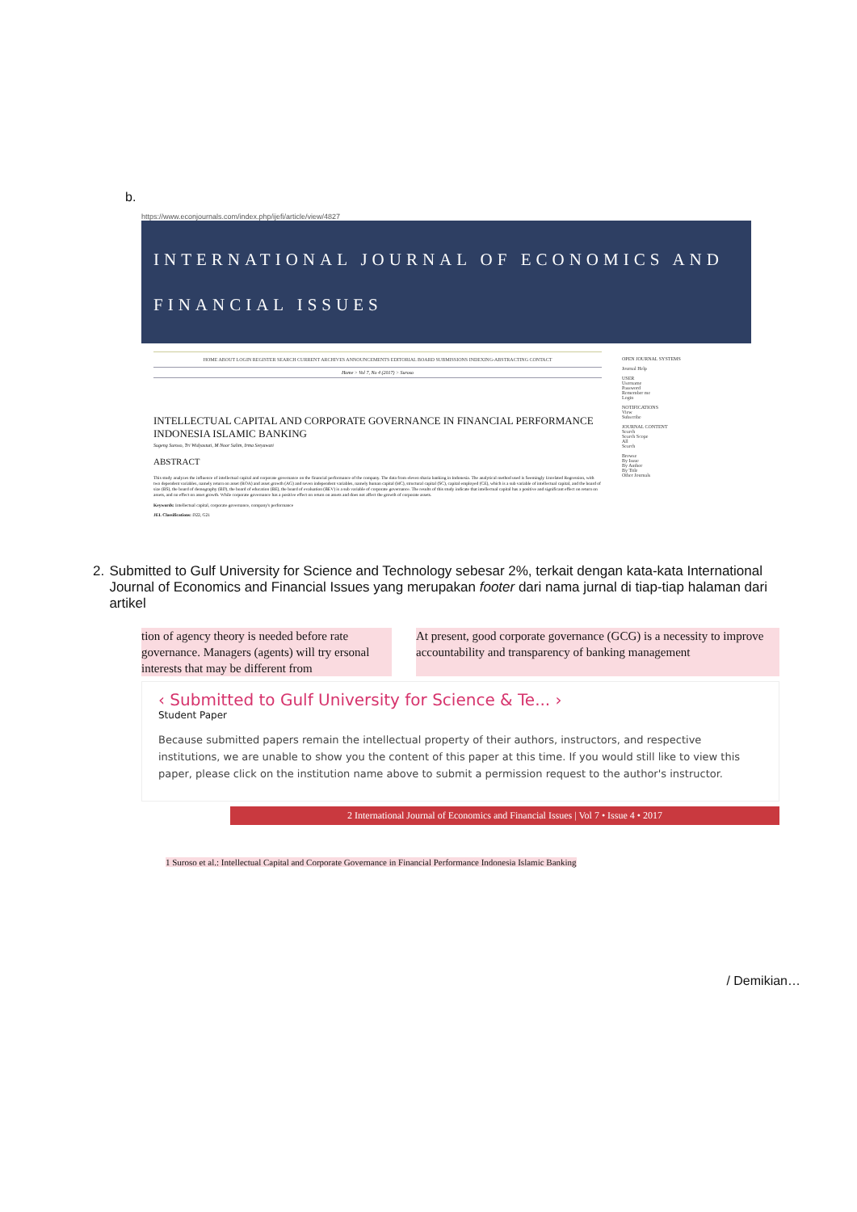b.
https://www.econjournals.com/index.php/ijefi/article/view/4827
INTERNATIONAL JOURNAL OF ECONOMICS AND FINANCIAL ISSUES
HOME ABOUT LOGIN REGISTER SEARCH CURRENT ARCHIVES ANNOUNCEMENTS EDITORIAL BOARD SUBMISSIONS INDEXING-ABSTRACTING CONTACT
Home > Vol 7, No 4 (2017) > Suroso
INTELLECTUAL CAPITAL AND CORPORATE GOVERNANCE IN FINANCIAL PERFORMANCE INDONESIA ISLAMIC BANKING
Sugeng Suroso, Tri Widyastuti, M Noor Salim, Irma Setyawati
ABSTRACT
This study analyzes the influence of intellectual capital and corporate governance on the financial performance of the company. The data from eleven sharia banking in Indonesia. The analytical method used is Seemingly Unrelated Regression, with two dependent variables, namely return on asset (ROA) and asset growth (AG) and seven independent variables, namely human capital (HC), structural capital (SC), capital employed (CE), which is a sub variable of intellectual capital, and the board of size (BS), the board of demography (BD), the board of education (BE), the board of evaluation (BEV) is a sub variable of corporate governance. The results of this study indicate that intellectual capital has a positive and significant effect on return on assets, and no effect on asset growth. While corporate governance has a positive effect on return on assets and does not affect the growth of corporate assets.
Keywords: Intellectual capital, corporate governance, company's performance
JEL Classifications: D22, G21
OPEN JOURNAL SYSTEMS
Journal Help
USER
Username
Password
Remember me
Login
NOTIFICATIONS
View
Subscribe
JOURNAL CONTENT
Search
Search Scope
All
Search
Browse
By Issue
By Author
By Title
Other Journals
2. Submitted to Gulf University for Science and Technology sebesar 2%, terkait dengan kata-kata International Journal of Economics and Financial Issues yang merupakan footer dari nama jurnal di tiap-tiap halaman dari artikel
tion of agency theory is needed before rate governance. Managers (agents) will try ersonal interests that may be different from
At present, good corporate governance (GCG) is a necessity to improve accountability and transparency of banking management
‹ Submitted to Gulf University for Science & Te... ›
Student Paper
Because submitted papers remain the intellectual property of their authors, instructors, and respective institutions, we are unable to show you the content of this paper at this time. If you would still like to view this paper, please click on the institution name above to submit a permission request to the author's instructor.
2 International Journal of Economics and Financial Issues | Vol 7 • Issue 4 • 2017
1 Suroso et al.: Intellectual Capital and Corporate Governance in Financial Performance Indonesia Islamic Banking
/ Demikian…